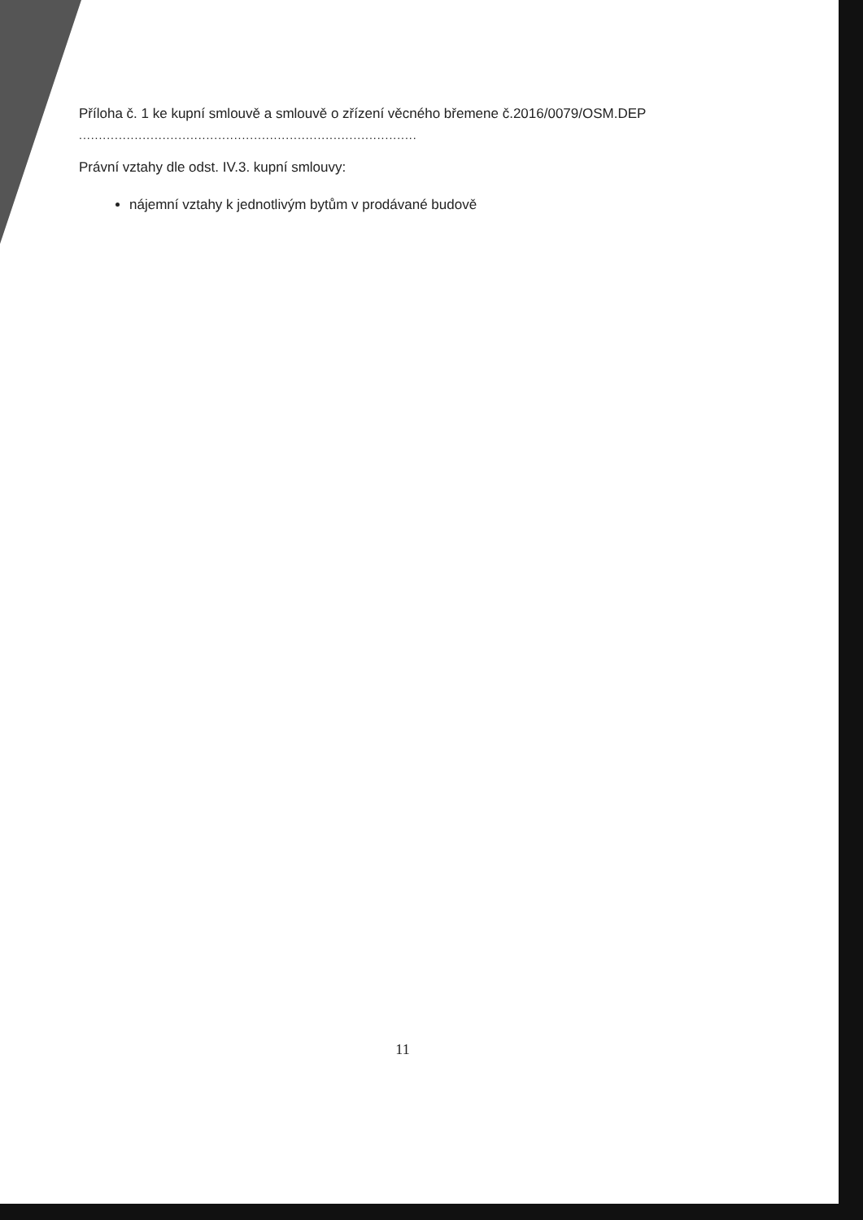Příloha č. 1 ke kupní smlouvě a smlouvě o zřízení věcného břemene č.2016/0079/OSM.DEP
.....................................................................................
Právní vztahy dle odst. IV.3. kupní smlouvy:
nájemní vztahy k jednotlivým bytům v prodávané budově
11